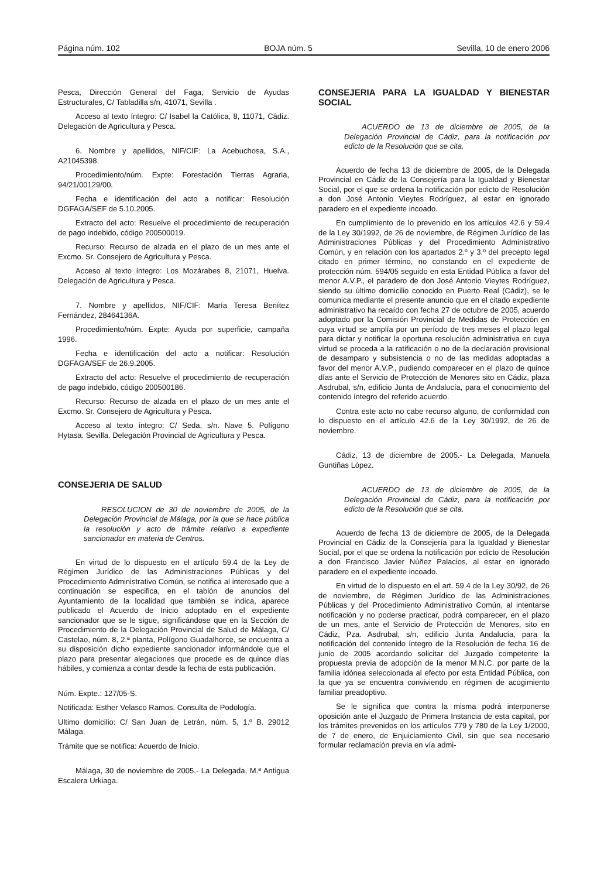Página núm. 102 BOJA núm. 5 Sevilla, 10 de enero 2006
Pesca, Dirección General del Faga, Servicio de Ayudas Estructurales, C/ Tabladilla s/n, 41071, Sevilla .
Acceso al texto íntegro: C/ Isabel la Católica, 8, 11071, Cádiz. Delegación de Agricultura y Pesca.
6. Nombre y apellidos, NIF/CIF: La Acebuchosa, S.A., A21045398.
Procedimiento/núm. Expte: Forestación Tierras Agraria, 94/21/00129/00.
Fecha e identificación del acto a notificar: Resolución DGFAGA/SEF de 5.10.2005.
Extracto del acto: Resuelve el procedimiento de recuperación de pago indebido, código 200500019.
Recurso: Recurso de alzada en el plazo de un mes ante el Excmo. Sr. Consejero de Agricultura y Pesca.
Acceso al texto íntegro: Los Mozárabes 8, 21071, Huelva. Delegación de Agricultura y Pesca.
7. Nombre y apellidos, NIF/CIF: María Teresa Benítez Fernández, 28464136A.
Procedimiento/núm. Expte: Ayuda por superficie, campaña 1996.
Fecha e identificación del acto a notificar: Resolución DGFAGA/SEF de 26.9.2005.
Extracto del acto: Resuelve el procedimiento de recuperación de pago indebido, código 200500186.
Recurso: Recurso de alzada en el plazo de un mes ante el Excmo. Sr. Consejero de Agricultura y Pesca.
Acceso al texto íntegro: C/ Seda, s/n. Nave 5. Polígono Hytasa. Sevilla. Delegación Provincial de Agricultura y Pesca.
CONSEJERIA DE SALUD
RESOLUCION de 30 de noviembre de 2005, de la Delegación Provincial de Málaga, por la que se hace pública la resolución y acto de trámite relativo a expediente sancionador en materia de Centros.
En virtud de lo dispuesto en el artículo 59.4 de la Ley de Régimen Jurídico de las Administraciones Públicas y del Procedimiento Administrativo Común, se notifica al interesado que a continuación se especifica, en el tablón de anuncios del Ayuntamiento de la localidad que también se indica, aparece publicado el Acuerdo de Inicio adoptado en el expediente sancionador que se le sigue, significándose que en la Sección de Procedimiento de la Delegación Provincial de Salud de Málaga, C/ Castelao, núm. 8, 2.ª planta, Polígono Guadalhorce, se encuentra a su disposición dicho expediente sancionador informándole que el plazo para presentar alegaciones que procede es de quince días hábiles, y comienza a contar desde la fecha de esta publicación.
Núm. Expte.: 127/05-S.
Notificada: Esther Velasco Ramos. Consulta de Podología.
Ultimo domicilio: C/ San Juan de Letrán, núm. 5, 1.º B. 29012 Málaga.
Trámite que se notifica: Acuerdo de Inicio.
Málaga, 30 de noviembre de 2005.- La Delegada, M.ª Antigua Escalera Urkiaga.
CONSEJERIA PARA LA IGUALDAD Y BIENESTAR SOCIAL
ACUERDO de 13 de diciembre de 2005, de la Delegación Provincial de Cádiz, para la notificación por edicto de la Resolución que se cita.
Acuerdo de fecha 13 de diciembre de 2005, de la Delegada Provincial en Cádiz de la Consejería para la Igualdad y Bienestar Social, por el que se ordena la notificación por edicto de Resolución a don José Antonio Vieytes Rodríguez, al estar en ignorado paradero en el expediente incoado.
En cumplimiento de lo prevenido en los artículos 42.6 y 59.4 de la Ley 30/1992, de 26 de noviembre, de Régimen Jurídico de las Administraciones Públicas y del Procedimiento Administrativo Común, y en relación con los apartados 2.º y 3.º del precepto legal citado en primer término, no constando en el expediente de protección núm. 594/05 seguido en esta Entidad Pública a favor del menor A.V.P., el paradero de don José Antonio Vieytes Rodríguez, siendo su último domicilio conocido en Puerto Real (Cádiz), se le comunica mediante el presente anuncio que en el citado expediente administrativo ha recaído con fecha 27 de octubre de 2005, acuerdo adoptado por la Comisión Provincial de Medidas de Protección en cuya virtud se amplía por un período de tres meses el plazo legal para dictar y notificar la oportuna resolución administrativa en cuya virtud se proceda a la ratificación o no de la declaración provisional de desamparo y subsistencia o no de las medidas adoptadas a favor del menor A.V.P., pudiendo comparecer en el plazo de quince días ante el Servicio de Protección de Menores sito en Cádiz, plaza Asdrubal, s/n, edificio Junta de Andalucía, para el conocimiento del contenido íntegro del referido acuerdo.
Contra este acto no cabe recurso alguno, de conformidad con lo dispuesto en el artículo 42.6 de la Ley 30/1992, de 26 de noviembre.
Cádiz, 13 de diciembre de 2005.- La Delegada, Manuela Guntiñas López.
ACUERDO de 13 de diciembre de 2005, de la Delegación Provincial de Cádiz, para la notificación por edicto de la Resolución que se cita.
Acuerdo de fecha 13 de diciembre de 2005, de la Delegada Provincial en Cádiz de la Consejería para la Igualdad y Bienestar Social, por el que se ordena la notificación por edicto de Resolución a don Francisco Javier Núñez Palacios, al estar en ignorado paradero en el expediente incoado.
En virtud de lo dispuesto en el art. 59.4 de la Ley 30/92, de 26 de noviembre, de Régimen Jurídico de las Administraciones Públicas y del Procedimiento Administrativo Común, al intentarse notificación y no poderse practicar, podrá comparecer, en el plazo de un mes, ante el Servicio de Protección de Menores, sito en Cádiz, Pza. Asdrubal, s/n, edificio Junta Andalucía, para la notificación del contenido íntegro de la Resolución de fecha 16 de junio de 2005 acordando solicitar del Juzgado competente la propuesta previa de adopción de la menor M.N.C. por parte de la familia idónea seleccionada al efecto por esta Entidad Pública, con la que ya se encuentra conviviendo en régimen de acogimiento familiar preadoptivo.
Se le significa que contra la misma podrá interponerse oposición ante el Juzgado de Primera Instancia de esta capital, por los trámites prevenidos en los artículos 779 y 780 de la Ley 1/2000, de 7 de enero, de Enjuiciamiento Civil, sin que sea necesario formular reclamación previa en vía admi-